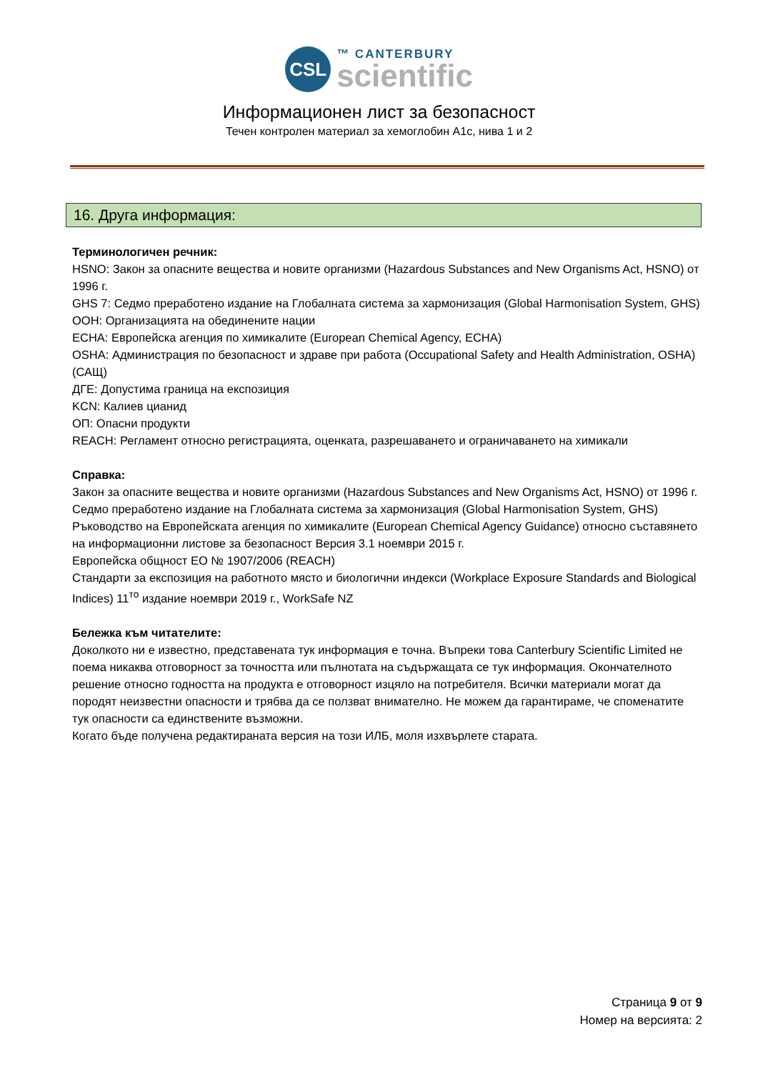CSL
™ CANTERBURY
scientific
Информационен лист за безопасност
Течен контролен материал за хемоглобин A1c, нива 1 и 2
16. Друга информация:
Терминологичен речник:
HSNO: Закон за опасните вещества и новите организми (Hazardous Substances and New Organisms Act, HSNO) от 1996 г.
GHS 7: Седмо преработено издание на Глобалната система за хармонизация (Global Harmonisation System, GHS)
ООН: Организацията на обединените нации
ECHA: Европейска агенция по химикалите (European Chemical Agency, ECHA)
OSHA: Администрация по безопасност и здраве при работа (Occupational Safety and Health Administration, OSHA) (САЩ)
ДГЕ: Допустима граница на експозиция
KCN: Калиев цианид
ОП: Опасни продукти
REACH: Регламент относно регистрацията, оценката, разрешаването и ограничаването на химикали
Справка:
Закон за опасните вещества и новите организми (Hazardous Substances and New Organisms Act, HSNO) от 1996 г.
Седмо преработено издание на Глобалната система за хармонизация (Global Harmonisation System, GHS)
Ръководство на Европейската агенция по химикалите (European Chemical Agency Guidance) относно съставянето на информационни листове за безопасност Версия 3.1 ноември 2015 г.
Европейска общност ЕО № 1907/2006 (REACH)
Стандарти за експозиция на работното място и биологични индекси (Workplace Exposure Standards and Biological Indices) 11<sup>то</sup> издание ноември 2019 г., WorkSafe NZ
Бележка към читателите:
Доколкото ни е известно, представената тук информация е точна. Въпреки това Canterbury Scientific Limited не поема никаква отговорност за точността или пълнотата на съдържащата се тук информация. Окончателното решение относно годността на продукта е отговорност изцяло на потребителя. Всички материали могат да породят неизвестни опасности и трябва да се ползват внимателно. Не можем да гарантираме, че споменатите тук опасности са единствените възможни.
Когато бъде получена редактираната версия на този ИЛБ, моля изхвърлете старата.
Страница 9 от 9
Номер на версията: 2